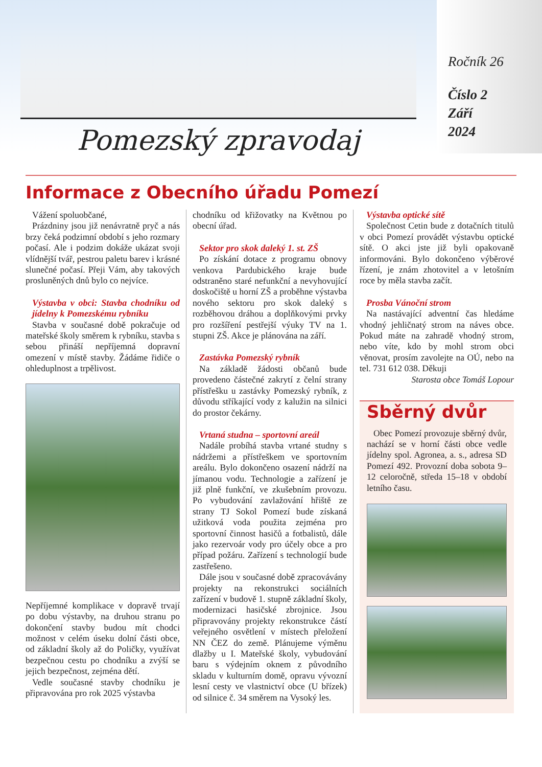Pomezský zpravodaj
Ročník 26
Číslo 2
Září
2024
Informace z Obecního úřadu Pomezí
Vážení spoluobčané,
Prázdniny jsou již nenávratně pryč a nás brzy čeká podzimní období s jeho rozmary počasí. Ale i podzim dokáže ukázat svoji vlídnější tvář, pestrou paletu barev i krásné slunečné počasí. Přeji Vám, aby takových prosluněných dnů bylo co nejvíce.
Výstavba v obci: Stavba chodníku od jídelny k Pomezskému rybníku
Stavba v současné době pokračuje od mateřské školy směrem k rybníku, stavba s sebou přináší nepříjemná dopravní omezení v místě stavby. Žádáme řidiče o ohleduplnost a trpělivost.
Nepříjemné komplikace v dopravě trvají po dobu výstavby, na druhou stranu po dokončení stavby budou mít chodci možnost v celém úseku dolní části obce, od základní školy až do Poličky, využívat bezpečnou cestu po chodníku a zvýší se jejich bezpečnost, zejména dětí.
Vedle současné stavby chodníku je připravována pro rok 2025 výstavba
chodníku od křižovatky na Květnou po obecní úřad.
Sektor pro skok daleký 1. st. ZŠ
Po získání dotace z programu obnovy venkova Pardubického kraje bude odstraněno staré nefunkční a nevyhovující doskočiště u horní ZŠ a proběhne výstavba nového sektoru pro skok daleký s rozběhovou dráhou a doplňkovými prvky pro rozšíření pestřejší výuky TV na 1. stupni ZŠ. Akce je plánována na září.
Zastávka Pomezský rybník
Na základě žádosti občanů bude provedeno částečné zakrytí z čelní strany přístřešku u zastávky Pomezský rybník, z důvodu stříkající vody z kalužin na silnici do prostor čekárny.
Vrtaná studna – sportovní areál
Nadále probíhá stavba vrtané studny s nádržemi a přístřeškem ve sportovním areálu. Bylo dokončeno osazení nádrží na jímanou vodu. Technologie a zařízení je již plně funkční, ve zkušebním provozu. Po vybudování zavlažování hřiště ze strany TJ Sokol Pomezí bude získaná užitková voda použita zejména pro sportovní činnost hasičů a fotbalistů, dále jako rezervoár vody pro účely obce a pro případ požáru. Zařízení s technologií bude zastřešeno.
Dále jsou v současné době zpracovávány projekty na rekonstrukci sociálních zařízení v budově 1. stupně základní školy, modernizaci hasičské zbrojnice. Jsou připravovány projekty rekonstrukce částí veřejného osvětlení v místech přeložení NN ČEZ do země. Plánujeme výměnu dlažby u I. Mateřské školy, vybudování baru s výdejním oknem z původního skladu v kulturním domě, opravu vývozní lesní cesty ve vlastnictví obce (U břízek) od silnice č. 34 směrem na Vysoký les.
Výstavba optické sítě
Společnost Cetin bude z dotačních titulů v obci Pomezí provádět výstavbu optické sítě. O akci jste již byli opakovaně informováni. Bylo dokončeno výběrové řízení, je znám zhotovitel a v letošním roce by měla stavba začít.
Prosba Vánoční strom
Na nastávající adventní čas hledáme vhodný jehličnatý strom na náves obce. Pokud máte na zahradě vhodný strom, nebo víte, kdo by mohl strom obci věnovat, prosím zavolejte na OÚ, nebo na tel. 731 612 038. Děkuji
Starosta obce Tomáš Lopour
Sběrný dvůr
Obec Pomezí provozuje sběrný dvůr, nachází se v horní části obce vedle jídelny spol. Agronea, a. s., adresa SD Pomezí 492. Provozní doba sobota 9–12 celoročně, středa 15–18 v období letního času.